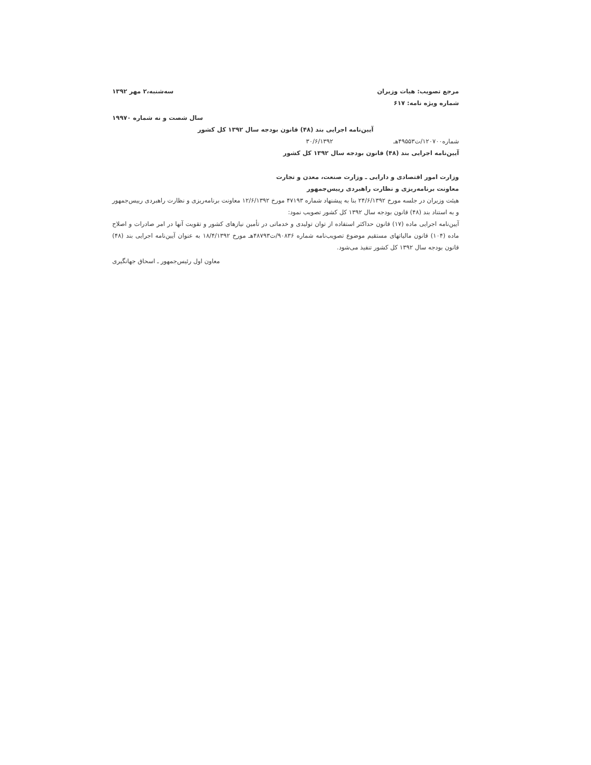مرجع تصویب: هیات وزیران
شماره ویژه نامه: ۶۱۷
سه‌شنبه،۲ مهر ۱۳۹۲
سال شصت و نه شماره ۱۹۹۷۰
آیین‌نامه اجرایی بند (۴۸) قانون بودجه سال ۱۳۹۲ کل کشور
شماره۱۲۰۷۰۰/ت۴۹۵۵۳هـ ۳۰/۶/۱۳۹۲
آیین‌نامه اجرایی بند (۴۸) قانون بودجه سال ۱۳۹۲ کل کشور
وزارت امور اقتصادی و دارایی ـ وزارت صنعت، معدن و تجارت
معاونت برنامه‌ریزی و نظارت راهبردی رییس‌جمهور
هیئت وزیران در جلسه مورخ ۲۴/۶/۱۳۹۲ بنا به پیشنهاد شماره ۴۷۱۹۳ مورخ ۱۲/۶/۱۳۹۲ معاونت برنامه‌ریزی و نظارت راهبردی رییس‌جمهور و به استناد بند (۴۸) قانون بودجه سال ۱۳۹۲ کل کشور تصویب نمود:
آیین‌نامه اجرایی ماده (۱۷) قانون حداکثر استفاده از توان تولیدی و خدماتی در تأمین نیازهای کشور و تقویت آنها در امر صادرات و اصلاح ماده (۱۰۴) قانون مالیاتهای مستقیم موضوع تصویب‌نامه شماره ۹۰۸۳۶/ت۴۸۷۹۳هـ مورخ ۱۸/۴/۱۳۹۲ به عنوان آیین‌نامه اجرایی بند (۴۸) قانون بودجه سال ۱۳۹۲ کل کشور تنفیذ می‌شود.
معاون اول رئیس‌جمهور ـ اسحاق جهانگیری